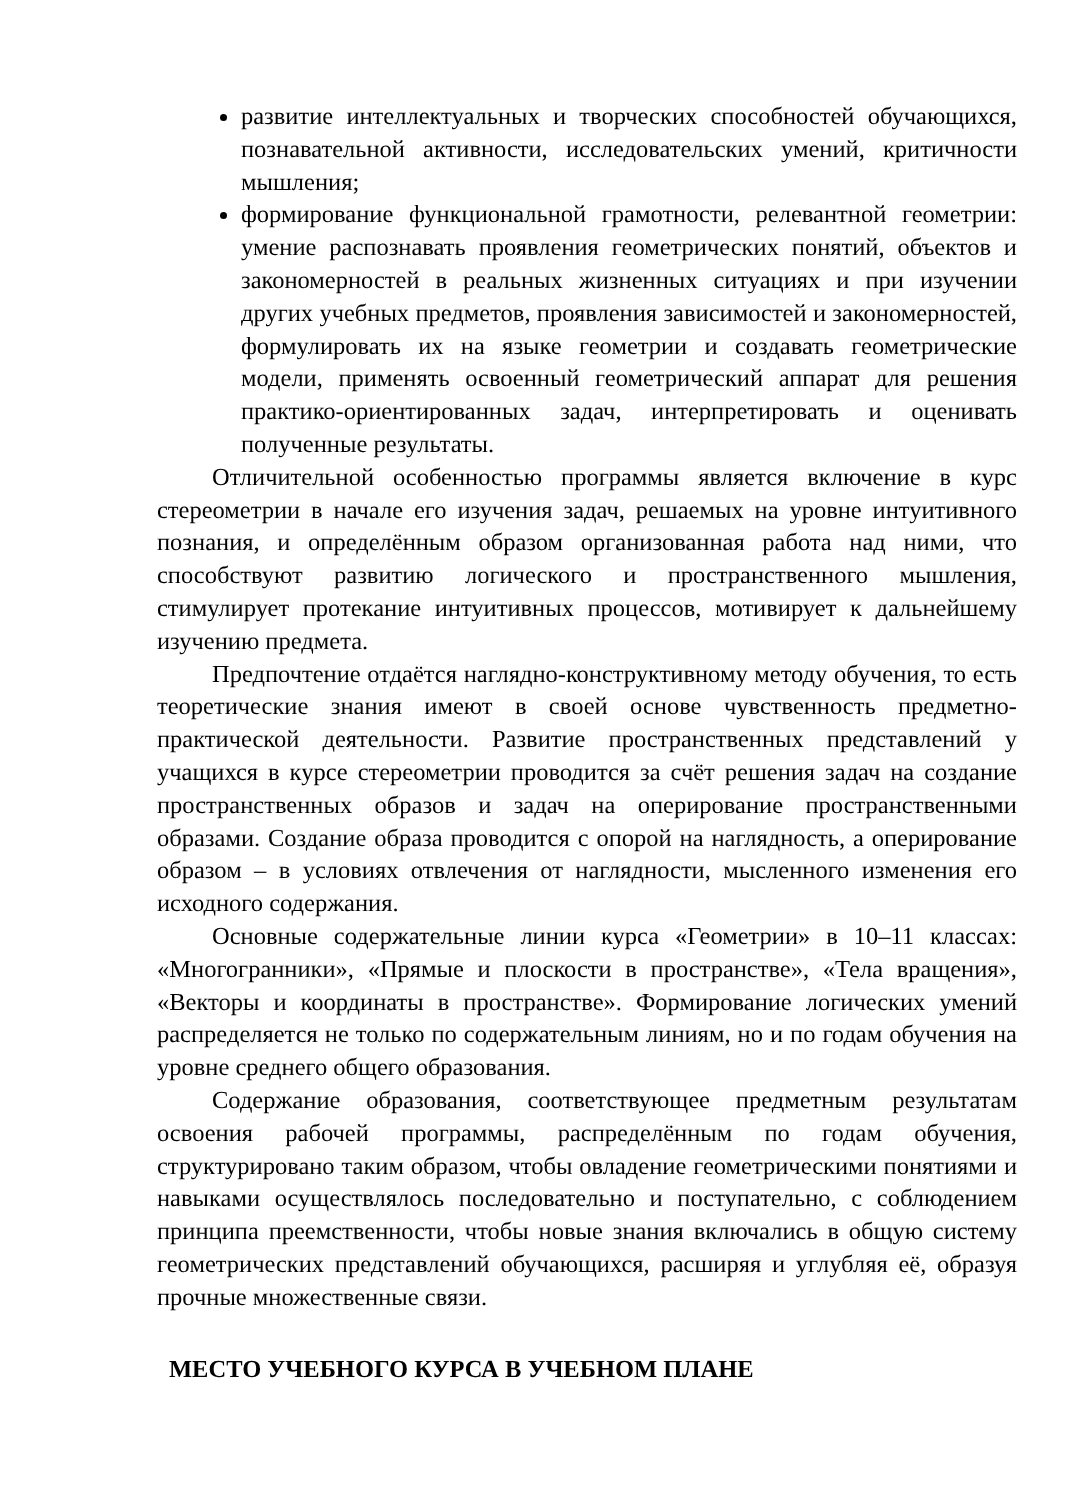развитие интеллектуальных и творческих способностей обучающихся, познавательной активности, исследовательских умений, критичности мышления;
формирование функциональной грамотности, релевантной геометрии: умение распознавать проявления геометрических понятий, объектов и закономерностей в реальных жизненных ситуациях и при изучении других учебных предметов, проявления зависимостей и закономерностей, формулировать их на языке геометрии и создавать геометрические модели, применять освоенный геометрический аппарат для решения практико-ориентированных задач, интерпретировать и оценивать полученные результаты.
Отличительной особенностью программы является включение в курс стереометрии в начале его изучения задач, решаемых на уровне интуитивного познания, и определённым образом организованная работа над ними, что способствуют развитию логического и пространственного мышления, стимулирует протекание интуитивных процессов, мотивирует к дальнейшему изучению предмета.
Предпочтение отдаётся наглядно-конструктивному методу обучения, то есть теоретические знания имеют в своей основе чувственность предметно-практической деятельности. Развитие пространственных представлений у учащихся в курсе стереометрии проводится за счёт решения задач на создание пространственных образов и задач на оперирование пространственными образами. Создание образа проводится с опорой на наглядность, а оперирование образом – в условиях отвлечения от наглядности, мысленного изменения его исходного содержания.
Основные содержательные линии курса «Геометрии» в 10–11 классах: «Многогранники», «Прямые и плоскости в пространстве», «Тела вращения», «Векторы и координаты в пространстве». Формирование логических умений распределяется не только по содержательным линиям, но и по годам обучения на уровне среднего общего образования.
Содержание образования, соответствующее предметным результатам освоения рабочей программы, распределённым по годам обучения, структурировано таким образом, чтобы овладение геометрическими понятиями и навыками осуществлялось последовательно и поступательно, с соблюдением принципа преемственности, чтобы новые знания включались в общую систему геометрических представлений обучающихся, расширяя и углубляя её, образуя прочные множественные связи.
МЕСТО УЧЕБНОГО КУРСА В УЧЕБНОМ ПЛАНЕ